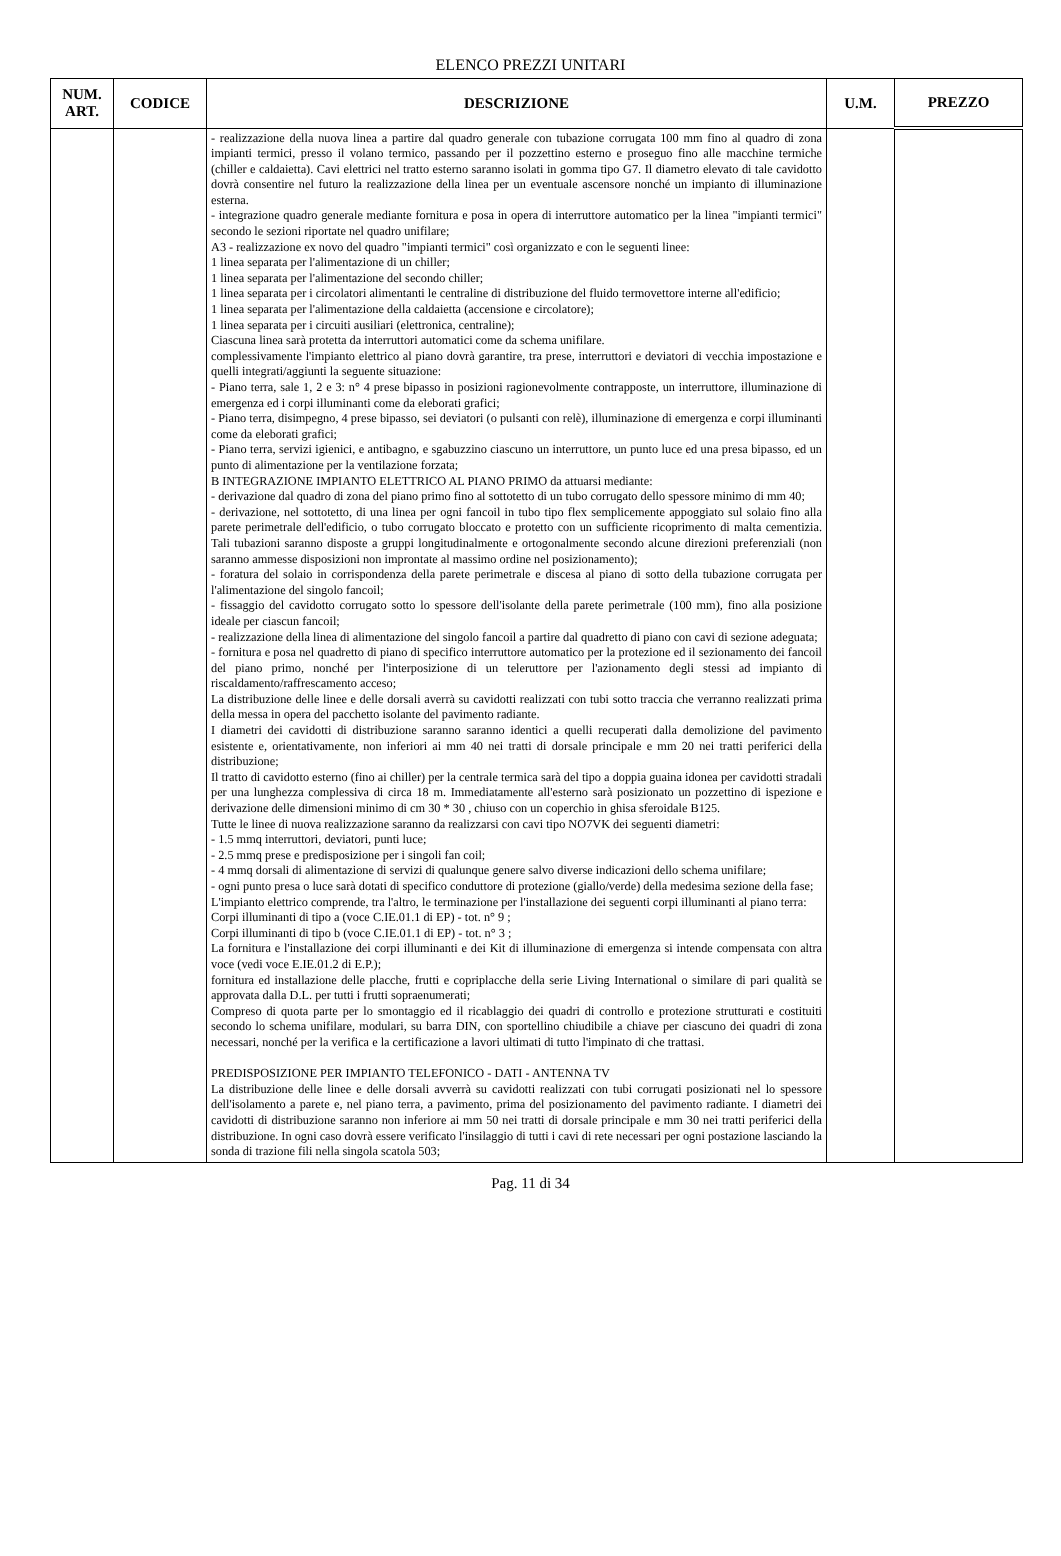ELENCO PREZZI UNITARI
| NUM. ART. | CODICE | DESCRIZIONE | U.M. | PREZZO |
| --- | --- | --- | --- | --- |
| | | - realizzazione della nuova linea a partire dal quadro generale con tubazione corrugata 100 mm fino al quadro di zona impianti termici, presso il volano termico, passando per il pozzettino esterno e proseguo fino alle macchine termiche (chiller e caldaietta). Cavi elettrici nel tratto esterno saranno isolati in gomma tipo G7. Il diametro elevato di tale cavidotto dovrà consentire nel futuro la realizzazione della linea per un eventuale ascensore nonché un impianto di illuminazione esterna. - integrazione quadro generale mediante fornitura e posa in opera di interruttore automatico per la linea "impianti termici" secondo le sezioni riportate nel quadro unifilare; A3 - realizzazione ex novo del quadro "impianti termici" così organizzato e con le seguenti linee: 1 linea separata per l'alimentazione di un chiller; 1 linea separata per l'alimentazione del secondo chiller; 1 linea separata per i circolatori alimentanti le centraline di distribuzione del fluido termovettore interne all'edificio; 1 linea separata per l'alimentazione della caldaietta (accensione e circolatore); 1 linea separata per i circuiti ausiliari (elettronica, centraline); Ciascuna linea sarà protetta da interruttori automatici come da schema unifilare. complessivamente l'impianto elettrico al piano dovrà garantire, tra prese, interruttori e deviatori di vecchia impostazione e quelli integrati/aggiunti la seguente situazione: - Piano terra, sale 1, 2 e 3: n° 4 prese bipasso in posizioni ragionevolmente contrapposte, un interruttore, illuminazione di emergenza ed i corpi illuminanti come da eleborati grafici; - Piano terra, disimpegno, 4 prese bipasso, sei deviatori (o pulsanti con relè), illuminazione di emergenza e corpi illuminanti come da eleborati grafici; - Piano terra, servizi igienici, e antibagno, e sgabuzzino ciascuno un interruttore, un punto luce ed una presa bipasso, ed un punto di alimentazione per la ventilazione forzata; B INTEGRAZIONE IMPIANTO ELETTRICO AL PIANO PRIMO da attuarsi mediante: - derivazione dal quadro di zona del piano primo fino al sottotetto di un tubo corrugato dello spessore minimo di mm 40; - derivazione, nel sottotetto, di una linea per ogni fancoil in tubo tipo flex semplicemente appoggiato sul solaio fino alla parete perimetrale dell'edificio, o tubo corrugato bloccato e protetto con un sufficiente ricoprimento di malta cementizia. Tali tubazioni saranno disposte a gruppi longitudinalmente e ortogonalmente secondo alcune direzioni preferenziali (non saranno ammesse disposizioni non improntate al massimo ordine nel posizionamento); - foratura del solaio in corrispondenza della parete perimetrale e discesa al piano di sotto della tubazione corrugata per l'alimentazione del singolo fancoil; - fissaggio del cavidotto corrugato sotto lo spessore dell'isolante della parete perimetrale (100 mm), fino alla posizione ideale per ciascun fancoil; - realizzazione della linea di alimentazione del singolo fancoil a partire dal quadretto di piano con cavi di sezione adeguata; - fornitura e posa nel quadretto di piano di specifico interruttore automatico per la protezione ed il sezionamento dei fancoil del piano primo, nonché per l'interposizione di un teleruttore per l'azionamento degli stessi ad impianto di riscaldamento/raffrescamento acceso; La distribuzione delle linee e delle dorsali averrà su cavidotti realizzati con tubi sotto traccia che verranno realizzati prima della messa in opera del pacchetto isolante del pavimento radiante. I diametri dei cavidotti di distribuzione saranno saranno identici a quelli recuperati dalla demolizione del pavimento esistente e, orientativamente, non inferiori ai mm 40 nei tratti di dorsale principale e mm 20 nei tratti periferici della distribuzione; Il tratto di cavidotto esterno (fino ai chiller) per la centrale termica sarà del tipo a doppia guaina idonea per cavidotti stradali per una lunghezza complessiva di circa 18 m. Immediatamente all'esterno sarà posizionato un pozzettino di ispezione e derivazione delle dimensioni minimo di cm 30 * 30 , chiuso con un coperchio in ghisa sferoidale B125. Tutte le linee di nuova realizzazione saranno da realizzarsi con cavi tipo NO7VK dei seguenti diametri: - 1.5 mmq interruttori, deviatori, punti luce; - 2.5 mmq prese e predisposizione per i singoli fan coil; - 4 mmq dorsali di alimentazione di servizi di qualunque genere salvo diverse indicazioni dello schema unifilare; - ogni punto presa o luce sarà dotati di specifico conduttore di protezione (giallo/verde) della medesima sezione della fase; L'impianto elettrico comprende, tra l'altro, le terminazione per l'installazione dei seguenti corpi illuminanti al piano terra: Corpi illuminanti di tipo a (voce C.IE.01.1 di EP) - tot. n° 9 ; Corpi illuminanti di tipo b (voce C.IE.01.1 di EP) - tot. n° 3 ; La fornitura e l'installazione dei corpi illuminanti e dei Kit di illuminazione di emergenza si intende compensata con altra voce (vedi voce E.IE.01.2 di E.P.); fornitura ed installazione delle placche, frutti e copriplacche della serie Living International o similare di pari qualità se approvata dalla D.L. per tutti i frutti sopraenumerati; Compreso di quota parte per lo smontaggio ed il ricablaggio dei quadri di controllo e protezione strutturati e costituiti secondo lo schema unifilare, modulari, su barra DIN, con sportellino chiudibile a chiave per ciascuno dei quadri di zona necessari, nonché per la verifica e la certificazione a lavori ultimati di tutto l'impinato di che trattasi. PREDISPOSIZIONE PER IMPIANTO TELEFONICO - DATI - ANTENNA TV La distribuzione delle linee e delle dorsali avverrà su cavidotti realizzati con tubi corrugati posizionati nel lo spessore dell'isolamento a parete e, nel piano terra, a pavimento, prima del posizionamento del pavimento radiante. I diametri dei cavidotti di distribuzione saranno non inferiore ai mm 50 nei tratti di dorsale principale e mm 30 nei tratti periferici della distribuzione. In ogni caso dovrà essere verificato l'insilaggio di tutti i cavi di rete necessari per ogni postazione lasciando la sonda di trazione fili nella singola scatola 503; | | |
Pag. 11 di 34